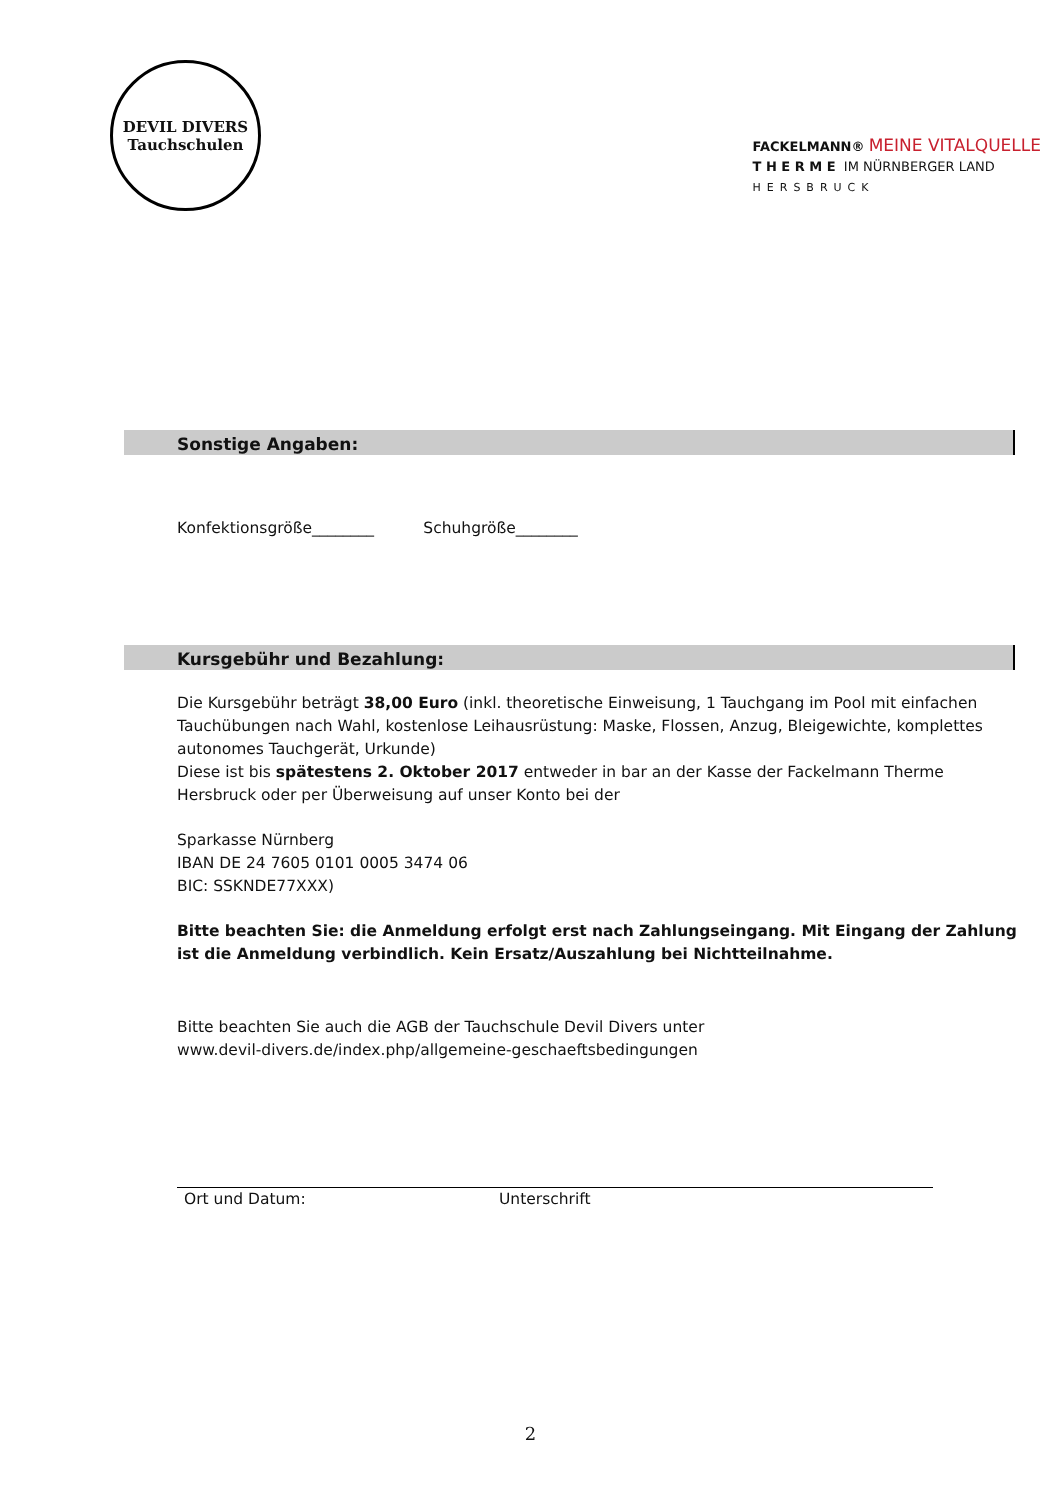DEVIL DIVERS
Tauchschulen
FACKELMANN® MEINE VITALQUELLE
T H E R M E IM NÜRNBERGER LAND
HERSBRUCK
Sonstige Angaben:
Konfektionsgröße________ Schuhgröße________
Kursgebühr und Bezahlung:
Die Kursgebühr beträgt 38,00 Euro (inkl. theoretische Einweisung, 1 Tauchgang im Pool mit einfachen Tauchübungen nach Wahl, kostenlose Leihausrüstung: Maske, Flossen, Anzug, Bleigewichte, komplettes autonomes Tauchgerät, Urkunde)
Diese ist bis spätestens 2. Oktober 2017 entweder in bar an der Kasse der Fackelmann Therme Hersbruck oder per Überweisung auf unser Konto bei der
Sparkasse Nürnberg
IBAN DE 24 7605 0101 0005 3474 06
BIC: SSKNDE77XXX)
Bitte beachten Sie: die Anmeldung erfolgt erst nach Zahlungseingang. Mit Eingang der Zahlung ist die Anmeldung verbindlich. Kein Ersatz/Auszahlung bei Nichtteilnahme.
Bitte beachten Sie auch die AGB der Tauchschule Devil Divers unter
www.devil-divers.de/index.php/allgemeine-geschaeftsbedingungen
Ort und Datum: Unterschrift
2